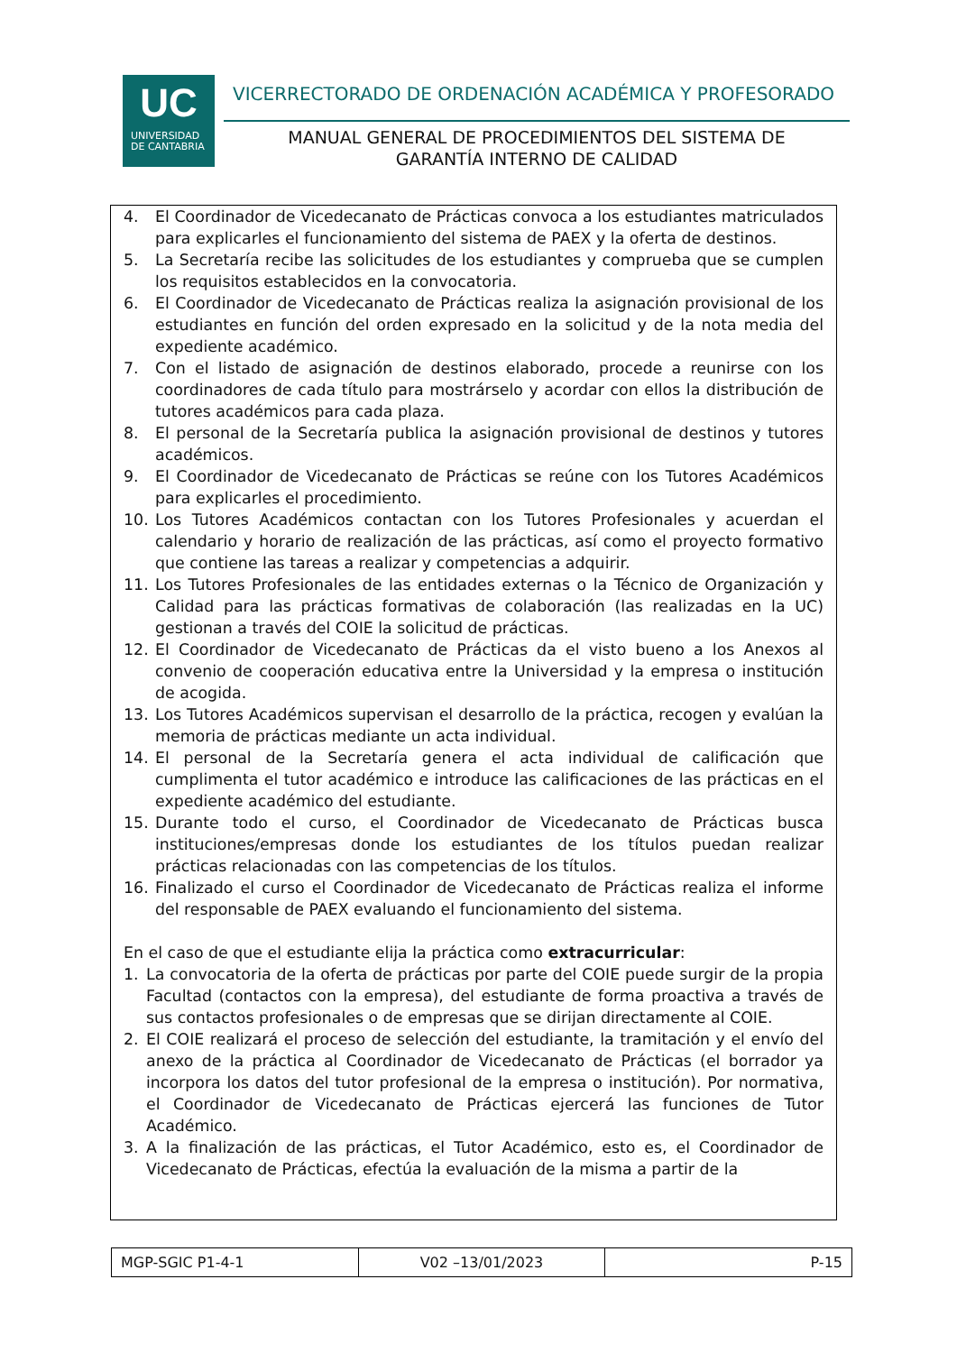UC
UNIVERSIDAD
DE CANTABRIA
VICERRECTORADO DE ORDENACIÓN ACADÉMICA Y PROFESORADO
MANUAL GENERAL DE PROCEDIMIENTOS DEL SISTEMA DE GARANTÍA INTERNO DE CALIDAD
4. El Coordinador de Vicedecanato de Prácticas convoca a los estudiantes matriculados para explicarles el funcionamiento del sistema de PAEX y la oferta de destinos.
5. La Secretaría recibe las solicitudes de los estudiantes y comprueba que se cumplen los requisitos establecidos en la convocatoria.
6. El Coordinador de Vicedecanato de Prácticas realiza la asignación provisional de los estudiantes en función del orden expresado en la solicitud y de la nota media del expediente académico.
7. Con el listado de asignación de destinos elaborado, procede a reunirse con los coordinadores de cada título para mostrárselo y acordar con ellos la distribución de tutores académicos para cada plaza.
8. El personal de la Secretaría publica la asignación provisional de destinos y tutores académicos.
9. El Coordinador de Vicedecanato de Prácticas se reúne con los Tutores Académicos para explicarles el procedimiento.
10. Los Tutores Académicos contactan con los Tutores Profesionales y acuerdan el calendario y horario de realización de las prácticas, así como el proyecto formativo que contiene las tareas a realizar y competencias a adquirir.
11. Los Tutores Profesionales de las entidades externas o la Técnico de Organización y Calidad para las prácticas formativas de colaboración (las realizadas en la UC) gestionan a través del COIE la solicitud de prácticas.
12. El Coordinador de Vicedecanato de Prácticas da el visto bueno a los Anexos al convenio de cooperación educativa entre la Universidad y la empresa o institución de acogida.
13. Los Tutores Académicos supervisan el desarrollo de la práctica, recogen y evalúan la memoria de prácticas mediante un acta individual.
14. El personal de la Secretaría genera el acta individual de calificación que cumplimenta el tutor académico e introduce las calificaciones de las prácticas en el expediente académico del estudiante.
15. Durante todo el curso, el Coordinador de Vicedecanato de Prácticas busca instituciones/empresas donde los estudiantes de los títulos puedan realizar prácticas relacionadas con las competencias de los títulos.
16. Finalizado el curso el Coordinador de Vicedecanato de Prácticas realiza el informe del responsable de PAEX evaluando el funcionamiento del sistema.
En el caso de que el estudiante elija la práctica como extracurricular:
1. La convocatoria de la oferta de prácticas por parte del COIE puede surgir de la propia Facultad (contactos con la empresa), del estudiante de forma proactiva a través de sus contactos profesionales o de empresas que se dirijan directamente al COIE.
2. El COIE realizará el proceso de selección del estudiante, la tramitación y el envío del anexo de la práctica al Coordinador de Vicedecanato de Prácticas (el borrador ya incorpora los datos del tutor profesional de la empresa o institución). Por normativa, el Coordinador de Vicedecanato de Prácticas ejercerá las funciones de Tutor Académico.
3. A la finalización de las prácticas, el Tutor Académico, esto es, el Coordinador de Vicedecanato de Prácticas, efectúa la evaluación de la misma a partir de la
| MGP-SGIC P1-4-1 | V02 –13/01/2023 | P-15 |